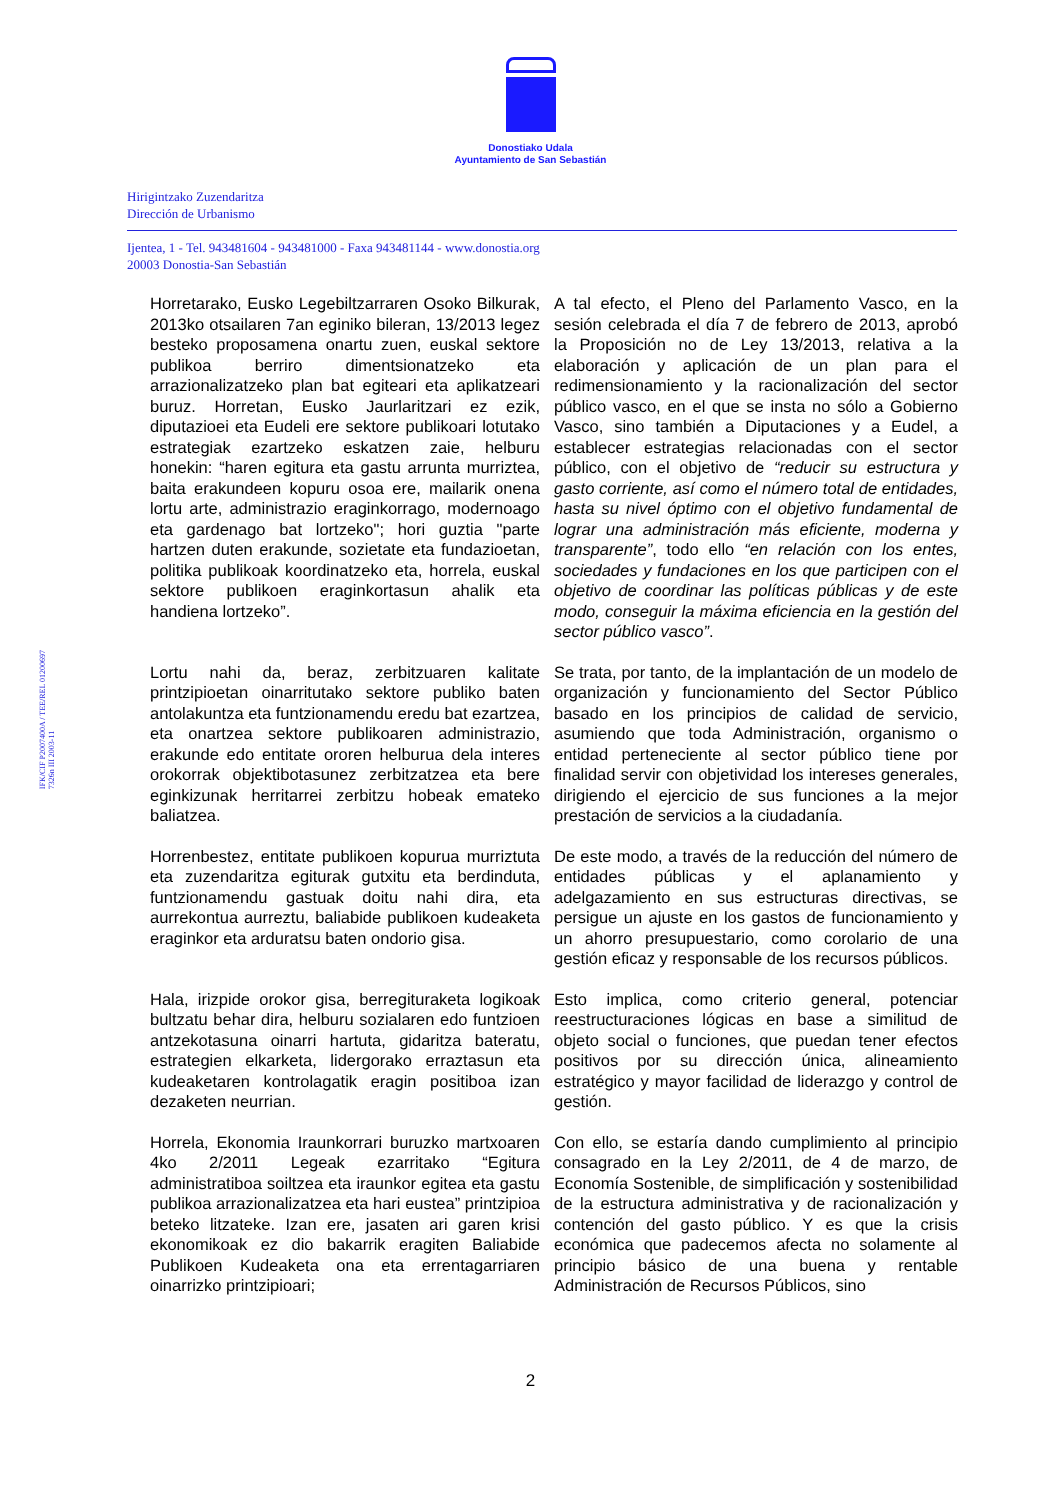Donostiako Udala
Ayuntamiento de San Sebastián
Hirigintzako Zuzendaritza
Dirección de Urbanismo
Ijentea, 1 - Tel. 943481604 - 943481000 - Faxa 943481144 - www.donostia.org
20003 Donostia-San Sebastián
IFK/CIF P2007400A / TEE/REL 01200697
7326n III 2003-11
| Horretarako, Eusko Legebiltzarraren Osoko Bilkurak, 2013ko otsailaren 7an eginiko bileran, 13/2013 legez besteko proposamena onartu zuen, euskal sektore publikoa berriro dimentsionatzeko eta arrazionalizatzeko plan bat egiteari eta aplikatzeari buruz. Horretan, Eusko Jaurlaritzari ez ezik, diputazioei eta Eudeli ere sektore publikoari lotutako estrategiak ezartzeko eskatzen zaie, helburu honekin: “haren egitura eta gastu arrunta murriztea, baita erakundeen kopuru osoa ere, mailarik onena lortu arte, administrazio eraginkorrago, modernoago eta gardenago bat lortzeko"; hori guztia "parte hartzen duten erakunde, sozietate eta fundazioetan, politika publikoak koordinatzeko eta, horrela, euskal sektore publikoen eraginkortasun ahalik eta handiena lortzeko”. | A tal efecto, el Pleno del Parlamento Vasco, en la sesión celebrada el día 7 de febrero de 2013, aprobó la Proposición no de Ley 13/2013, relativa a la elaboración y aplicación de un plan para el redimensionamiento y la racionalización del sector público vasco, en el que se insta no sólo a Gobierno Vasco, sino también a Diputaciones y a Eudel, a establecer estrategias relacionadas con el sector público, con el objetivo de “reducir su estructura y gasto corriente, así como el número total de entidades, hasta su nivel óptimo con el objetivo fundamental de lograr una administración más eficiente, moderna y transparente” , todo ello “en relación con los entes, sociedades y fundaciones en los que participen con el objetivo de coordinar las políticas públicas y de este modo, conseguir la máxima eficiencia en la gestión del sector público vasco” . |
| Lortu nahi da, beraz, zerbitzuaren kalitate printzipioetan oinarritutako sektore publiko baten antolakuntza eta funtzionamendu eredu bat ezartzea, eta onartzea sektore publikoaren administrazio, erakunde edo entitate ororen helburua dela interes orokorrak objektibotasunez zerbitzatzea eta bere eginkizunak herritarrei zerbitzu hobeak emateko baliatzea. | Se trata, por tanto, de la implantación de un modelo de organización y funcionamiento del Sector Público basado en los principios de calidad de servicio, asumiendo que toda Administración, organismo o entidad perteneciente al sector público tiene por finalidad servir con objetividad los intereses generales, dirigiendo el ejercicio de sus funciones a la mejor prestación de servicios a la ciudadanía. |
| Horrenbestez, entitate publikoen kopurua murriztuta eta zuzendaritza egiturak gutxitu eta berdinduta, funtzionamendu gastuak doitu nahi dira, eta aurrekontua aurreztu, baliabide publikoen kudeaketa eraginkor eta arduratsu baten ondorio gisa. | De este modo, a través de la reducción del número de entidades públicas y el aplanamiento y adelgazamiento en sus estructuras directivas, se persigue un ajuste en los gastos de funcionamiento y un ahorro presupuestario, como corolario de una gestión eficaz y responsable de los recursos públicos. |
| Hala, irizpide orokor gisa, berregituraketa logikoak bultzatu behar dira, helburu sozialaren edo funtzioen antzekotasuna oinarri hartuta, gidaritza bateratu, estrategien elkarketa, lidergorako erraztasun eta kudeaketaren kontrolagatik eragin positiboa izan dezaketen neurrian. | Esto implica, como criterio general, potenciar reestructuraciones lógicas en base a similitud de objeto social o funciones, que puedan tener efectos positivos por su dirección única, alineamiento estratégico y mayor facilidad de liderazgo y control de gestión. |
| Horrela, Ekonomia Iraunkorrari buruzko martxoaren 4ko 2/2011 Legeak ezarritako “Egitura administratiboa soiltzea eta iraunkor egitea eta gastu publikoa arrazionalizatzea eta hari eustea” printzipioa beteko litzateke. Izan ere, jasaten ari garen krisi ekonomikoak ez dio bakarrik eragiten Baliabide Publikoen Kudeaketa ona eta errentagarriaren oinarrizko printzipioari; | Con ello, se estaría dando cumplimiento al principio consagrado en la Ley 2/2011, de 4 de marzo, de Economía Sostenible, de simplificación y sostenibilidad de la estructura administrativa y de racionalización y contención del gasto público. Y es que la crisis económica que padecemos afecta no solamente al principio básico de una buena y rentable Administración de Recursos Públicos, sino |
2